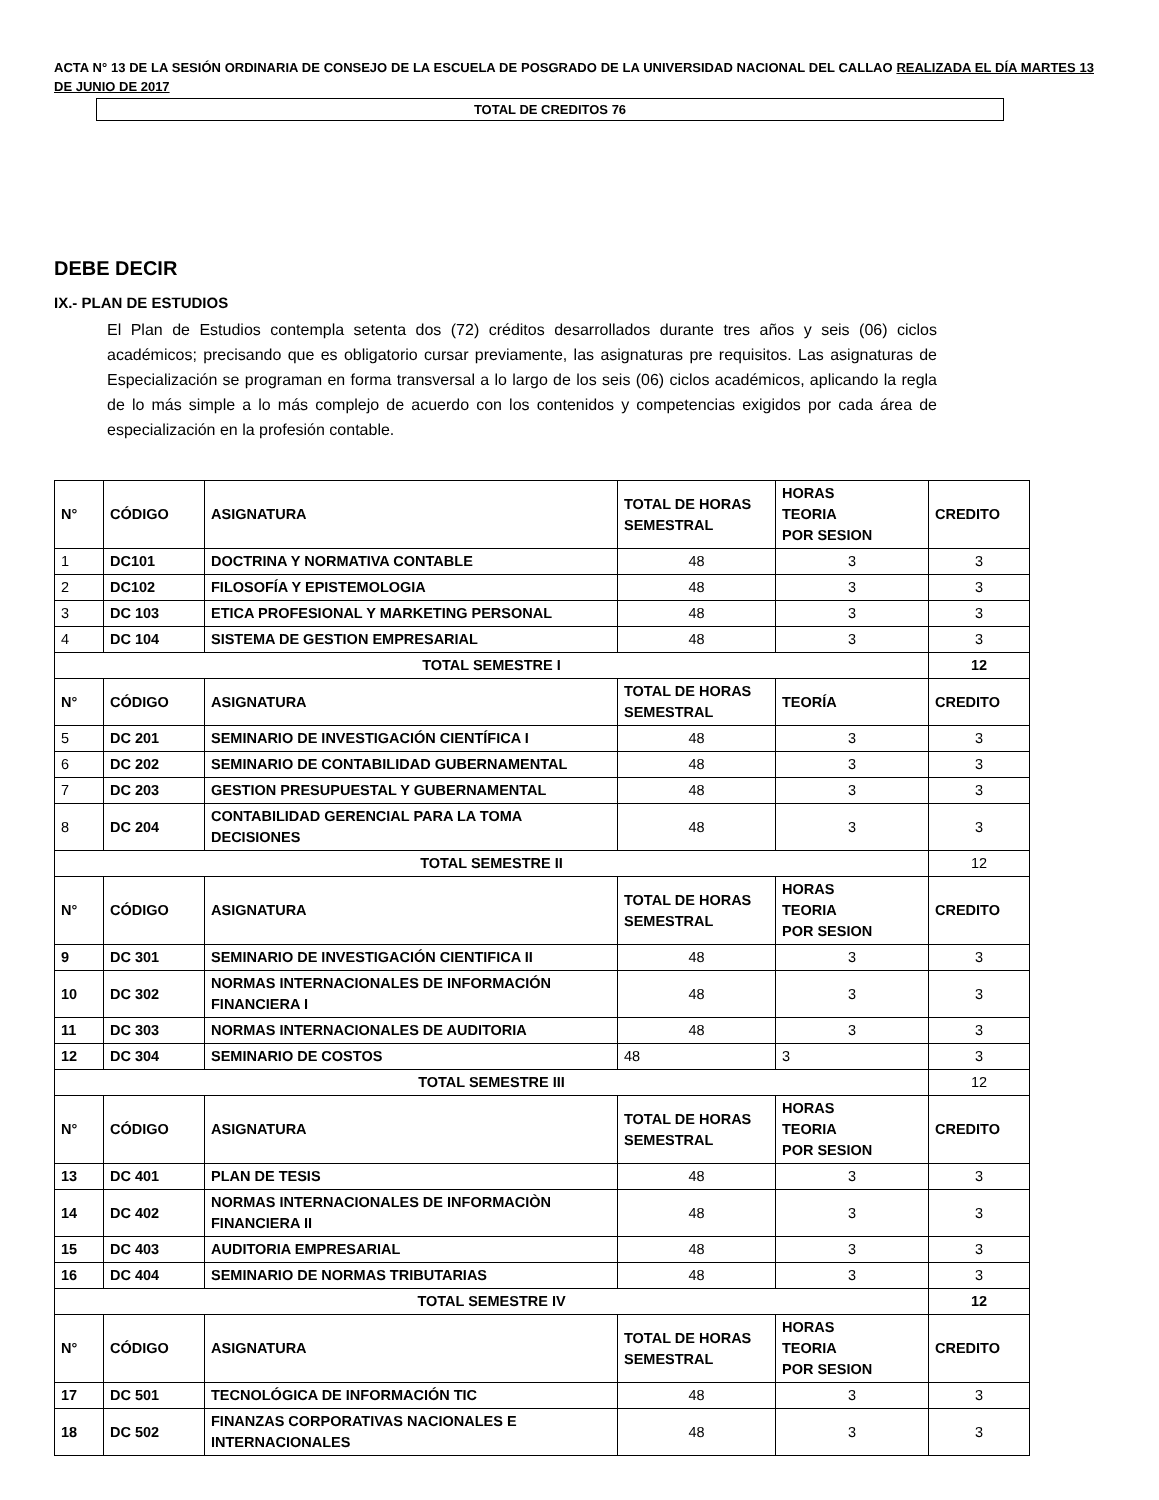ACTA N° 13 DE LA SESIÓN ORDINARIA DE CONSEJO DE LA ESCUELA DE POSGRADO DE LA UNIVERSIDAD NACIONAL DEL CALLAO REALIZADA EL DÍA MARTES 13 DE JUNIO DE 2017
TOTAL DE CREDITOS 76
DEBE DECIR
IX.- PLAN DE ESTUDIOS
El Plan de Estudios contempla setenta dos (72) créditos desarrollados durante tres años y seis (06) ciclos académicos; precisando que es obligatorio cursar previamente, las asignaturas pre requisitos. Las asignaturas de Especialización se programan en forma transversal a lo largo de los seis (06) ciclos académicos, aplicando la regla de lo más simple a lo más complejo de acuerdo con los contenidos y competencias exigidos por cada área de especialización en la profesión contable.
| N° | CÓDIGO | ASIGNATURA | TOTAL DE HORAS SEMESTRAL | HORAS TEORIA POR SESION | CREDITO |
| 1 | DC101 | DOCTRINA Y NORMATIVA CONTABLE | 48 | 3 | 3 |
| 2 | DC102 | FILOSOFÍA Y EPISTEMOLOGIA | 48 | 3 | 3 |
| 3 | DC 103 | ETICA PROFESIONAL Y MARKETING PERSONAL | 48 | 3 | 3 |
| 4 | DC 104 | SISTEMA DE GESTION EMPRESARIAL | 48 | 3 | 3 |
| TOTAL SEMESTRE I | | | | | 12 |
| N° | CÓDIGO | ASIGNATURA | TOTAL DE HORAS SEMESTRAL | TEORÍA | CREDITO |
| 5 | DC 201 | SEMINARIO DE INVESTIGACIÓN CIENTÍFICA I | 48 | 3 | 3 |
| 6 | DC 202 | SEMINARIO DE CONTABILIDAD GUBERNAMENTAL | 48 | 3 | 3 |
| 7 | DC 203 | GESTION PRESUPUESTAL Y GUBERNAMENTAL | 48 | 3 | 3 |
| 8 | DC 204 | CONTABILIDAD GERENCIAL PARA LA TOMA DECISIONES | 48 | 3 | 3 |
| TOTAL SEMESTRE II | | | | | 12 |
| N° | CÓDIGO | ASIGNATURA | TOTAL DE HORAS SEMESTRAL | HORAS TEORIA POR SESION | CREDITO |
| 9 | DC 301 | SEMINARIO DE INVESTIGACIÓN CIENTIFICA II | 48 | 3 | 3 |
| 10 | DC 302 | NORMAS INTERNACIONALES DE INFORMACIÓN FINANCIERA I | 48 | 3 | 3 |
| 11 | DC 303 | NORMAS INTERNACIONALES DE AUDITORIA | 48 | 3 | 3 |
| 12 | DC 304 | SEMINARIO DE COSTOS | 48 | 3 | 3 |
| TOTAL SEMESTRE III | | | | | 12 |
| N° | CÓDIGO | ASIGNATURA | TOTAL DE HORAS SEMESTRAL | HORAS TEORIA POR SESION | CREDITO |
| 13 | DC 401 | PLAN DE TESIS | 48 | 3 | 3 |
| 14 | DC 402 | NORMAS INTERNACIONALES DE INFORMACIÒN FINANCIERA II | 48 | 3 | 3 |
| 15 | DC 403 | AUDITORIA EMPRESARIAL | 48 | 3 | 3 |
| 16 | DC 404 | SEMINARIO DE NORMAS TRIBUTARIAS | 48 | 3 | 3 |
| TOTAL SEMESTRE IV | | | | | 12 |
| N° | CÓDIGO | ASIGNATURA | TOTAL DE HORAS SEMESTRAL | HORAS TEORIA POR SESION | CREDITO |
| 17 | DC 501 | TECNOLÓGICA DE INFORMACIÓN TIC | 48 | 3 | 3 |
| 18 | DC 502 | FINANZAS CORPORATIVAS NACIONALES E INTERNACIONALES | 48 | 3 | 3 |